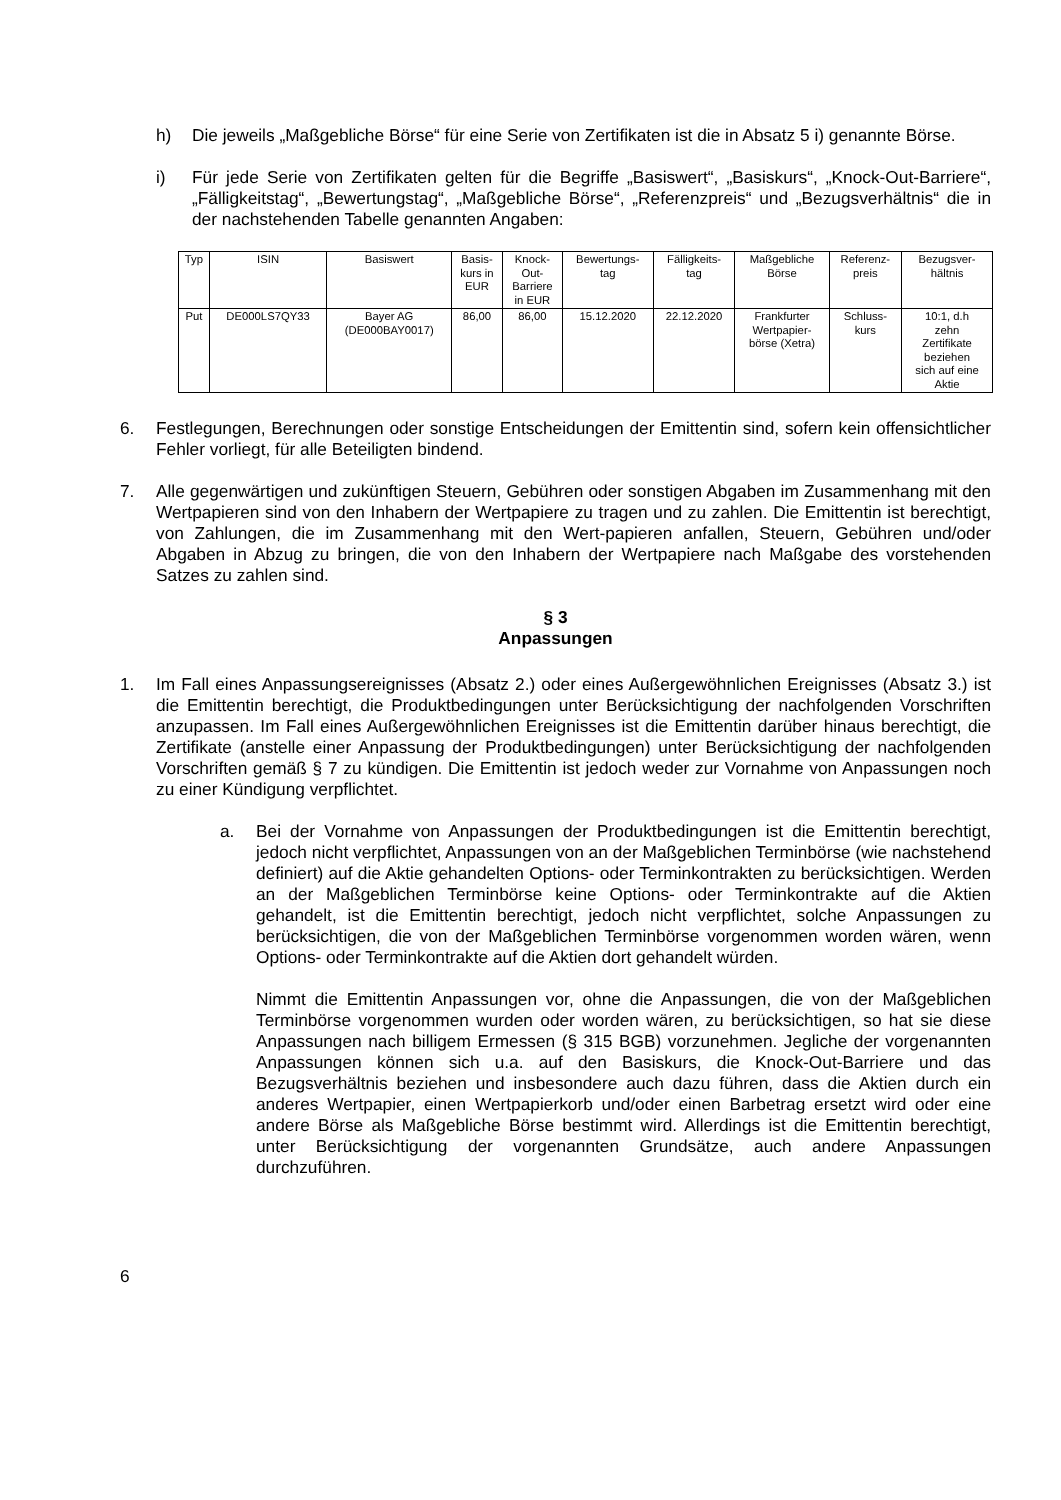h) Die jeweils „Maßgebliche Börse“ für eine Serie von Zertifikaten ist die in Absatz 5 i) genannte Börse.
i) Für jede Serie von Zertifikaten gelten für die Begriffe „Basiswert“, „Basiskurs“, „Knock-Out-Barriere“, „Fälligkeitstag“, „Bewertungstag“, „Maßgebliche Börse“, „Referenzpreis“ und „Bezugsverhältnis“ die in der nachstehenden Tabelle genannten Angaben:
| Typ | ISIN | Basiswert | Basis- kurs in EUR | Knock- Out- Barriere in EUR | Bewertungs- tag | Fälligkeits- tag | Maßgebliche Börse | Referenz- preis | Bezugsver- hältnis |
| Put | DE000LS7QY33 | Bayer AG (DE000BAY0017) | 86,00 | 86,00 | 15.12.2020 | 22.12.2020 | Frankfurter Wertpapier- börse (Xetra) | Schluss- kurs | 10:1, d.h zehn Zertifikate beziehen sich auf eine Aktie |
6. Festlegungen, Berechnungen oder sonstige Entscheidungen der Emittentin sind, sofern kein offensichtlicher Fehler vorliegt, für alle Beteiligten bindend.
7. Alle gegenwärtigen und zukünftigen Steuern, Gebühren oder sonstigen Abgaben im Zusammenhang mit den Wertpapieren sind von den Inhabern der Wertpapiere zu tragen und zu zahlen. Die Emittentin ist berechtigt, von Zahlungen, die im Zusammenhang mit den Wert-papieren anfallen, Steuern, Gebühren und/oder Abgaben in Abzug zu bringen, die von den Inhabern der Wertpapiere nach Maßgabe des vorstehenden Satzes zu zahlen sind.
§ 3
Anpassungen
1. Im Fall eines Anpassungsereignisses (Absatz 2.) oder eines Außergewöhnlichen Ereignisses (Absatz 3.) ist die Emittentin berechtigt, die Produktbedingungen unter Berücksichtigung der nachfolgenden Vorschriften anzupassen. Im Fall eines Außergewöhnlichen Ereignisses ist die Emittentin darüber hinaus berechtigt, die Zertifikate (anstelle einer Anpassung der Produktbedingungen) unter Berücksichtigung der nachfolgenden Vorschriften gemäß § 7 zu kündigen. Die Emittentin ist jedoch weder zur Vornahme von Anpassungen noch zu einer Kündigung verpflichtet.
a. Bei der Vornahme von Anpassungen der Produktbedingungen ist die Emittentin berechtigt, jedoch nicht verpflichtet, Anpassungen von an der Maßgeblichen Terminbörse (wie nachstehend definiert) auf die Aktie gehandelten Options- oder Terminkontrakten zu berücksichtigen. Werden an der Maßgeblichen Terminbörse keine Options- oder Terminkontrakte auf die Aktien gehandelt, ist die Emittentin berechtigt, jedoch nicht verpflichtet, solche Anpassungen zu berücksichtigen, die von der Maßgeblichen Terminbörse vorgenommen worden wären, wenn Options- oder Terminkontrakte auf die Aktien dort gehandelt würden.
Nimmt die Emittentin Anpassungen vor, ohne die Anpassungen, die von der Maßgeblichen Terminbörse vorgenommen wurden oder worden wären, zu berücksichtigen, so hat sie diese Anpassungen nach billigem Ermessen (§ 315 BGB) vorzunehmen. Jegliche der vorgenannten Anpassungen können sich u.a. auf den Basiskurs, die Knock-Out-Barriere und das Bezugsverhältnis beziehen und insbesondere auch dazu führen, dass die Aktien durch ein anderes Wertpapier, einen Wertpapierkorb und/oder einen Barbetrag ersetzt wird oder eine andere Börse als Maßgebliche Börse bestimmt wird. Allerdings ist die Emittentin berechtigt, unter Berücksichtigung der vorgenannten Grundsätze, auch andere Anpassungen durchzuführen.
6